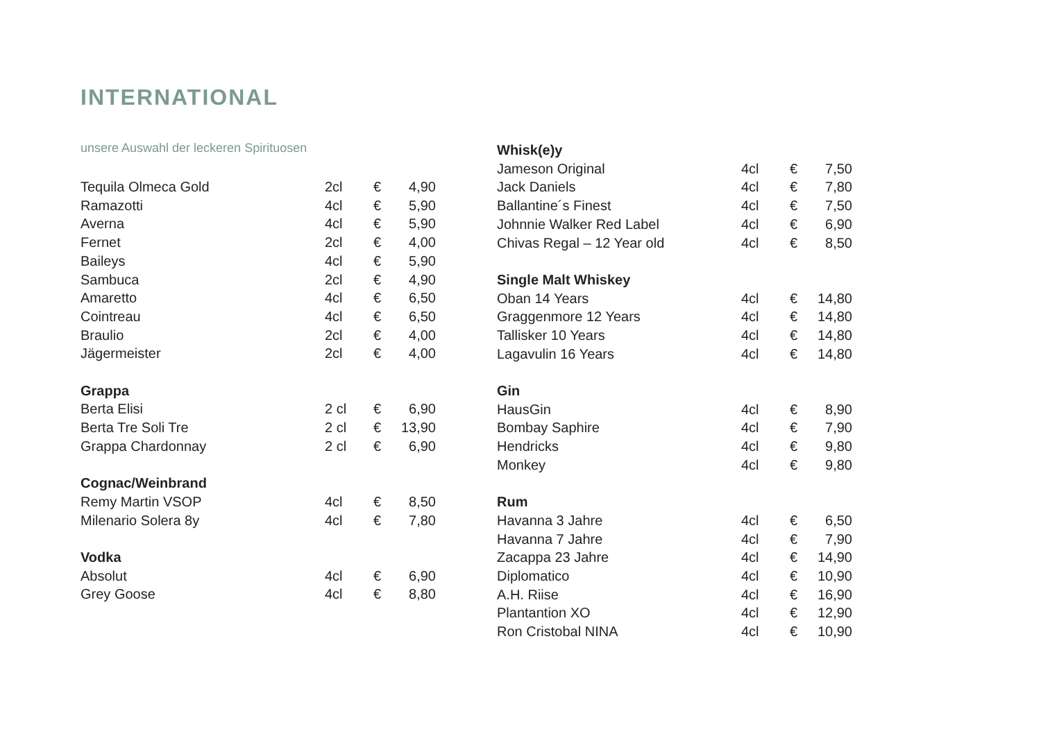INTERNATIONAL
unsere Auswahl der leckeren Spirituosen
| Tequila Olmeca Gold | 2cl | € | 4,90 |
| Ramazotti | 4cl | € | 5,90 |
| Averna | 4cl | € | 5,90 |
| Fernet | 2cl | € | 4,00 |
| Baileys | 4cl | € | 5,90 |
| Sambuca | 2cl | € | 4,90 |
| Amaretto | 4cl | € | 6,50 |
| Cointreau | 4cl | € | 6,50 |
| Braulio | 2cl | € | 4,00 |
| Jägermeister | 2cl | € | 4,00 |
| Grappa | | | |
| Berta Elisi | 2 cl | € | 6,90 |
| Berta Tre Soli Tre | 2 cl | € | 13,90 |
| Grappa Chardonnay | 2 cl | € | 6,90 |
| Cognac/Weinbrand | | | |
| Remy Martin VSOP | 4cl | € | 8,50 |
| Milenario Solera 8y | 4cl | € | 7,80 |
| Vodka | | | |
| Absolut | 4cl | € | 6,90 |
| Grey Goose | 4cl | € | 8,80 |
| Whisk(e)y | | | |
| --- | --- | --- | --- |
| Jameson Original | 4cl | € | 7,50 |
| Jack Daniels | 4cl | € | 7,80 |
| Ballantine´s Finest | 4cl | € | 7,50 |
| Johnnie Walker Red Label | 4cl | € | 6,90 |
| Chivas Regal – 12 Year old | 4cl | € | 8,50 |
| Single Malt Whiskey | | | |
| Oban 14 Years | 4cl | € | 14,80 |
| Graggenmore 12 Years | 4cl | € | 14,80 |
| Tallisker 10 Years | 4cl | € | 14,80 |
| Lagavulin 16 Years | 4cl | € | 14,80 |
| Gin | | | |
| HausGin | 4cl | € | 8,90 |
| Bombay Saphire | 4cl | € | 7,90 |
| Hendricks | 4cl | € | 9,80 |
| Monkey | 4cl | € | 9,80 |
| Rum | | | |
| Havanna 3 Jahre | 4cl | € | 6,50 |
| Havanna 7 Jahre | 4cl | € | 7,90 |
| Zacappa 23 Jahre | 4cl | € | 14,90 |
| Diplomatico | 4cl | € | 10,90 |
| A.H. Riise | 4cl | € | 16,90 |
| Plantantion XO | 4cl | € | 12,90 |
| Ron Cristobal NINA | 4cl | € | 10,90 |